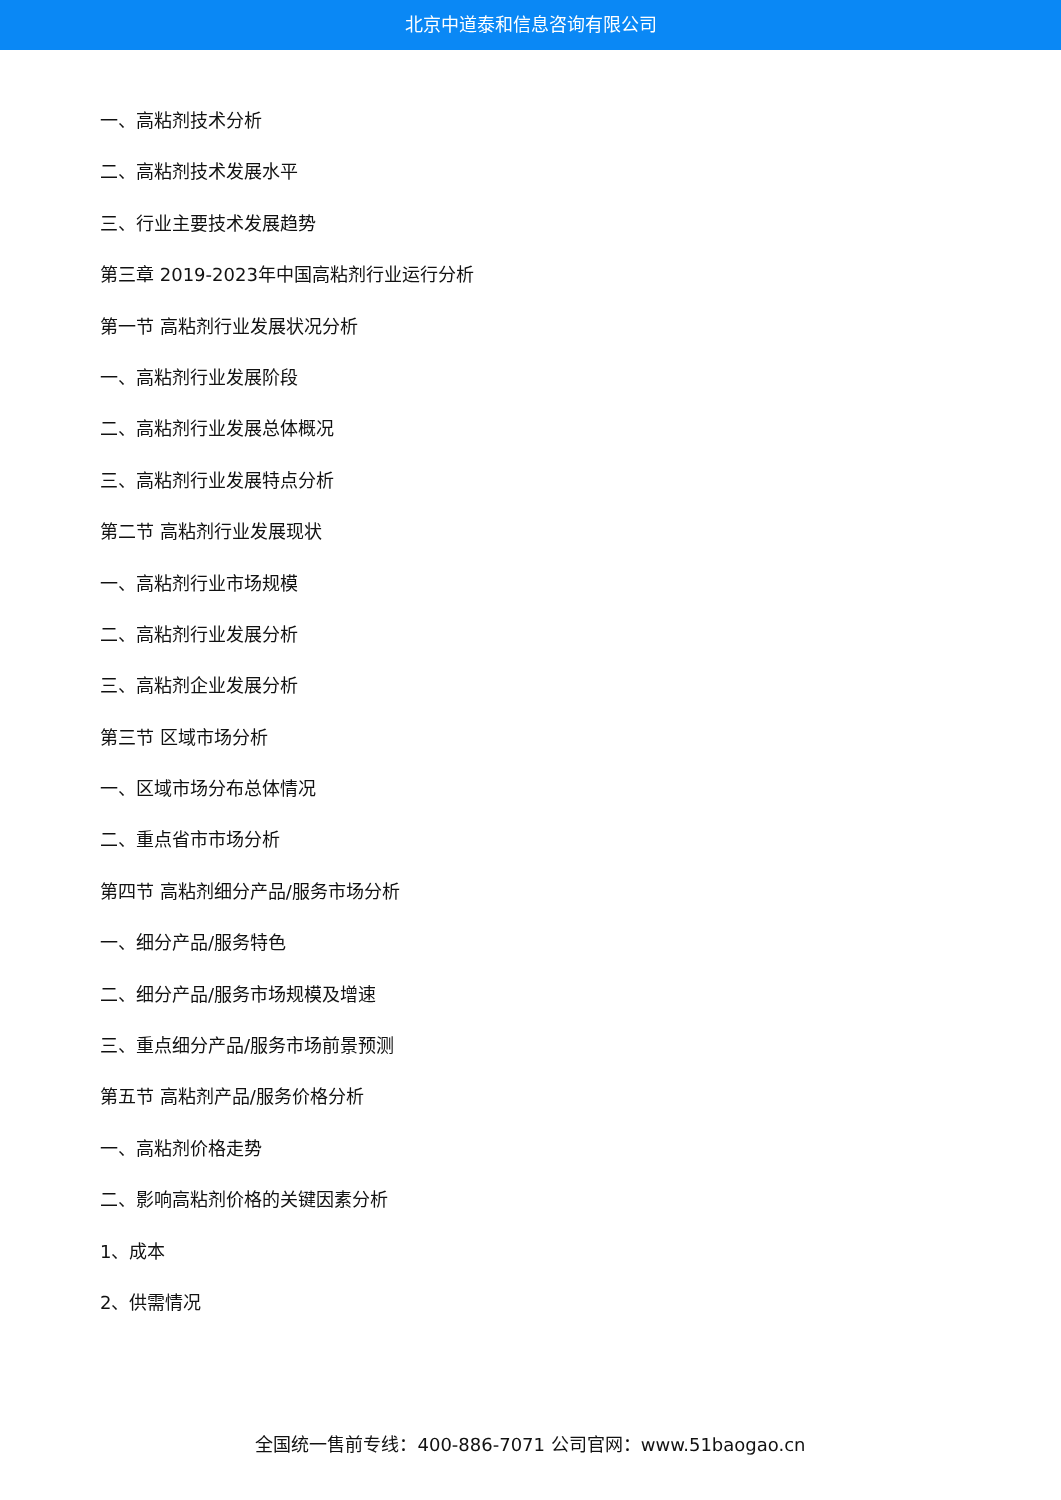北京中道泰和信息咨询有限公司
一、高粘剂技术分析
二、高粘剂技术发展水平
三、行业主要技术发展趋势
第三章 2019-2023年中国高粘剂行业运行分析
第一节 高粘剂行业发展状况分析
一、高粘剂行业发展阶段
二、高粘剂行业发展总体概况
三、高粘剂行业发展特点分析
第二节 高粘剂行业发展现状
一、高粘剂行业市场规模
二、高粘剂行业发展分析
三、高粘剂企业发展分析
第三节 区域市场分析
一、区域市场分布总体情况
二、重点省市市场分析
第四节 高粘剂细分产品/服务市场分析
一、细分产品/服务特色
二、细分产品/服务市场规模及增速
三、重点细分产品/服务市场前景预测
第五节 高粘剂产品/服务价格分析
一、高粘剂价格走势
二、影响高粘剂价格的关键因素分析
1、成本
2、供需情况
全国统一售前专线：400-886-7071 公司官网：www.51baogao.cn